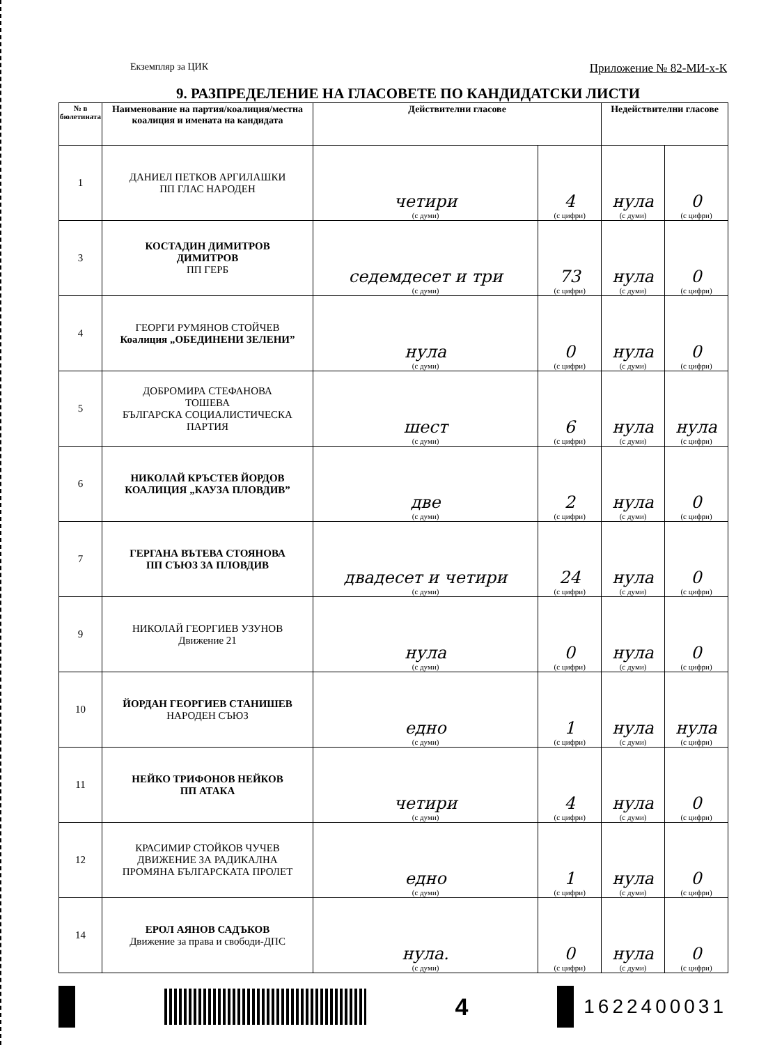Екземпляр за ЦИК Приложение № 82-МИ-х-К
9. РАЗПРЕДЕЛЕНИЕ НА ГЛАСОВЕТЕ ПО КАНДИДАТСКИ ЛИСТИ
| № в бюлетината | Наименование на партия/коалиция/местна коалиция и имената на кандидата | Действителни гласове | | Недействителни гласове | |
| --- | --- | --- | --- | --- | --- |
| 1 | ДАНИЕЛ ПЕТКОВ АРГИЛАШКИ ПП ГЛАС НАРОДЕН | четири (с думи) | 4 (с цифри) | нула (с думи) | 0 (с цифри) |
| 3 | КОСТАДИН ДИМИТРОВ ДИМИТРОВ ПП ГЕРБ | седемдесет и три (с думи) | 73 (с цифри) | нула (с думи) | 0 (с цифри) |
| 4 | ГЕОРГИ РУМЯНОВ СТОЙЧЕВ Коалиция „ОБЕДИНЕНИ ЗЕЛЕНИ” | нула (с думи) | 0 (с цифри) | нула (с думи) | 0 (с цифри) |
| 5 | ДОБРОМИРА СТЕФАНОВА ТОШЕВА БЪЛГАРСКА СОЦИАЛИСТИЧЕСКА ПАРТИЯ | шест (с думи) | 6 (с цифри) | нула (с думи) | нула (с цифри) |
| 6 | НИКОЛАЙ КРЪСТЕВ ЙОРДОВ КОАЛИЦИЯ „КАУЗА ПЛОВДИВ” | две (с думи) | 2 (с цифри) | нула (с думи) | 0 (с цифри) |
| 7 | ГЕРГАНА ВЪТЕВА СТОЯНОВА ПП СЪЮЗ ЗА ПЛОВДИВ | двадесет и четири (с думи) | 24 (с цифри) | нула (с думи) | 0 (с цифри) |
| 9 | НИКОЛАЙ ГЕОРГИЕВ УЗУНОВ Движение 21 | нула (с думи) | 0 (с цифри) | нула (с думи) | 0 (с цифри) |
| 10 | ЙОРДАН ГЕОРГИЕВ СТАНИШЕВ НАРОДЕН СЪЮЗ | едно (с думи) | 1 (с цифри) | нула (с думи) | нула (с цифри) |
| 11 | НЕЙКО ТРИФОНОВ НЕЙКОВ ПП АТАКА | четири (с думи) | 4 (с цифри) | нула (с думи) | 0 (с цифри) |
| 12 | КРАСИМИР СТОЙКОВ ЧУЧЕВ ДВИЖЕНИЕ ЗА РАДИКАЛНА ПРОМЯНА БЪЛГАРСКАТА ПРОЛЕТ | едно (с думи) | 1 (с цифри) | нула (с думи) | 0 (с цифри) |
| 14 | ЕРОЛ АЯНОВ САДЪКОВ Движение за права и свободи-ДПС | нула. (с думи) | 0 (с цифри) | нула (с думи) | 0 (с цифри) |
4
1622400031